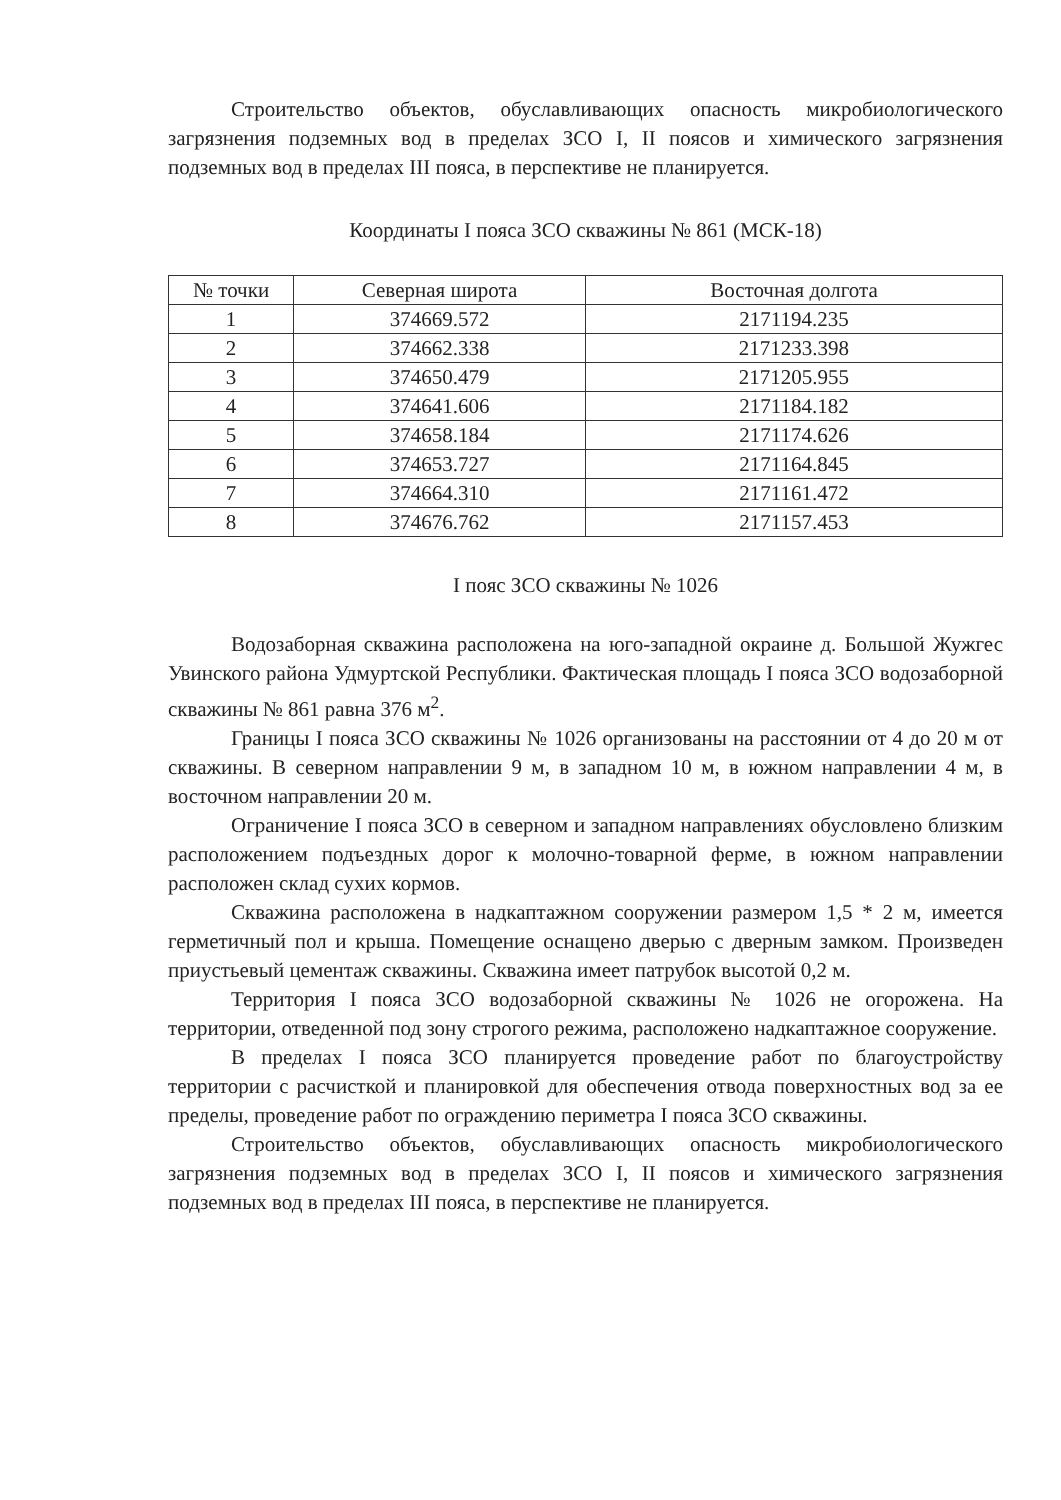Строительство объектов, обуславливающих опасность микробиологического загрязнения подземных вод в пределах ЗСО I, II поясов и химического загрязнения подземных вод в пределах III пояса, в перспективе не планируется.
Координаты I пояса ЗСО скважины № 861 (МСК-18)
| № точки | Северная широта | Восточная долгота |
| --- | --- | --- |
| 1 | 374669.572 | 2171194.235 |
| 2 | 374662.338 | 2171233.398 |
| 3 | 374650.479 | 2171205.955 |
| 4 | 374641.606 | 2171184.182 |
| 5 | 374658.184 | 2171174.626 |
| 6 | 374653.727 | 2171164.845 |
| 7 | 374664.310 | 2171161.472 |
| 8 | 374676.762 | 2171157.453 |
I пояс ЗСО скважины № 1026
Водозаборная скважина расположена на юго-западной окраине д. Большой Жужгес Увинского района Удмуртской Республики. Фактическая площадь I пояса ЗСО водозаборной скважины № 861 равна 376 м<sup>2</sup>.
Границы I пояса ЗСО скважины № 1026 организованы на расстоянии от 4 до 20 м от скважины. В северном направлении 9 м, в западном 10 м, в южном направлении 4 м, в восточном направлении 20 м.
Ограничение I пояса ЗСО в северном и западном направлениях обусловлено близким расположением подъездных дорог к молочно-товарной ферме, в южном направлении расположен склад сухих кормов.
Скважина расположена в надкаптажном сооружении размером 1,5 * 2 м, имеется герметичный пол и крыша. Помещение оснащено дверью с дверным замком. Произведен приустьевый цементаж скважины. Скважина имеет патрубок высотой 0,2 м.
Территория I пояса ЗСО водозаборной скважины № 1026 не огорожена. На территории, отведенной под зону строгого режима, расположено надкаптажное сооружение.
В пределах I пояса ЗСО планируется проведение работ по благоустройству территории с расчисткой и планировкой для обеспечения отвода поверхностных вод за ее пределы, проведение работ по ограждению периметра I пояса ЗСО скважины.
Строительство объектов, обуславливающих опасность микробиологического загрязнения подземных вод в пределах ЗСО I, II поясов и химического загрязнения подземных вод в пределах III пояса, в перспективе не планируется.